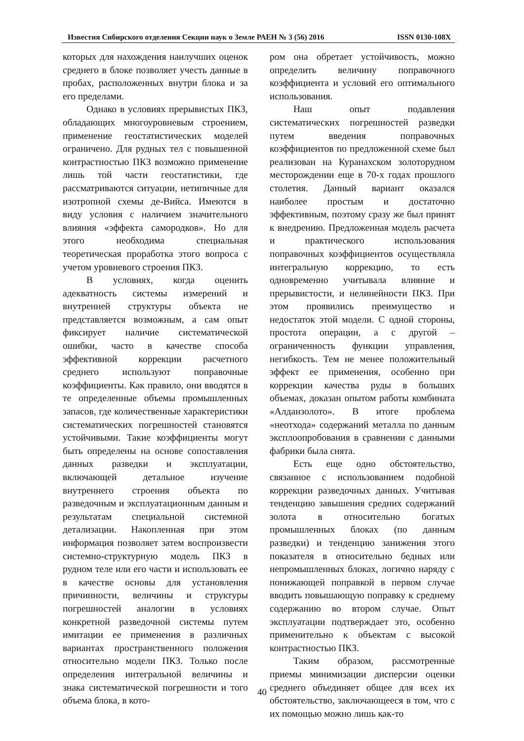Известия Сибирского отделения Секции наук о Земле РАЕН № 3 (56) 2016 ISSN 0130-108X
которых для нахождения наилучших оценок среднего в блоке позволяет учесть данные в пробах, расположенных внутри блока и за его пределами.
Однако в условиях прерывистых ПКЗ, обладающих многоуровневым строением, применение геостатистических моделей ограничено. Для рудных тел с повышенной контрастностью ПКЗ возможно применение лишь той части геостатистики, где рассматриваются ситуации, нетипичные для изотропной схемы де-Вийса. Имеются в виду условия с наличием значительного влияния «эффекта самородков». Но для этого необходима специальная теоретическая проработка этого вопроса с учетом уровневого строения ПКЗ.
В условиях, когда оценить адекватность системы измерений и внутренней структуры объекта не представляется возможным, а сам опыт фиксирует наличие систематической ошибки, часто в качестве способа эффективной коррекции расчетного среднего используют поправочные коэффициенты. Как правило, они вводятся в те определенные объемы промышленных запасов, где количественные характеристики систематических погрешностей становятся устойчивыми. Такие коэффициенты могут быть определены на основе сопоставления данных разведки и эксплуатации, включающей детальное изучение внутреннего строения объекта по разведочным и эксплуатационным данным и результатам специальной системной детализации. Накопленная при этом информация позволяет затем воспроизвести системно-структурную модель ПКЗ в рудном теле или его части и использовать ее в качестве основы для установления причинности, величины и структуры погрешностей аналогии в условиях конкретной разведочной системы путем имитации ее применения в различных вариантах пространственного положения относительно модели ПКЗ. Только после определения интегральной величины и знака систематической погрешности и того объема блока, в кото-
ром она обретает устойчивость, можно определить величину поправочного коэффициента и условий его оптимального использования.
Наш опыт подавления систематических погрешностей разведки путем введения поправочных коэффициентов по предложенной схеме был реализован на Куранахском золоторудном месторождении еще в 70-х годах прошлого столетия. Данный вариант оказался наиболее простым и достаточно эффективным, поэтому сразу же был принят к внедрению. Предложенная модель расчета и практического использования поправочных коэффициентов осуществляла интегральную коррекцию, то есть одновременно учитывала влияние и прерывистости, и нелинейности ПКЗ. При этом проявились преимущество и недостаток этой модели. С одной стороны, простота операции, а с другой – ограниченность функции управления, негибкость. Тем не менее положительный эффект ее применения, особенно при коррекции качества руды в больших объемах, доказан опытом работы комбината «Алданзолото». В итоге проблема «неотхода» содержаний металла по данным эксплоопробования в сравнении с данными фабрики была снята.
Есть еще одно обстоятельство, связанное с использованием подобной коррекции разведочных данных. Учитывая тенденцию завышения средних содержаний золота в относительно богатых промышленных блоках (по данным разведки) и тенденцию занижения этого показателя в относительно бедных или непромышленных блоках, логично наряду с понижающей поправкой в первом случае вводить повышающую поправку к среднему содержанию во втором случае. Опыт эксплуатации подтверждает это, особенно применительно к объектам с высокой контрастностью ПКЗ.
Таким образом, рассмотренные приемы минимизации дисперсии оценки среднего объединяет общее для всех их обстоятельство, заключающееся в том, что с их помощью можно лишь как-то
40